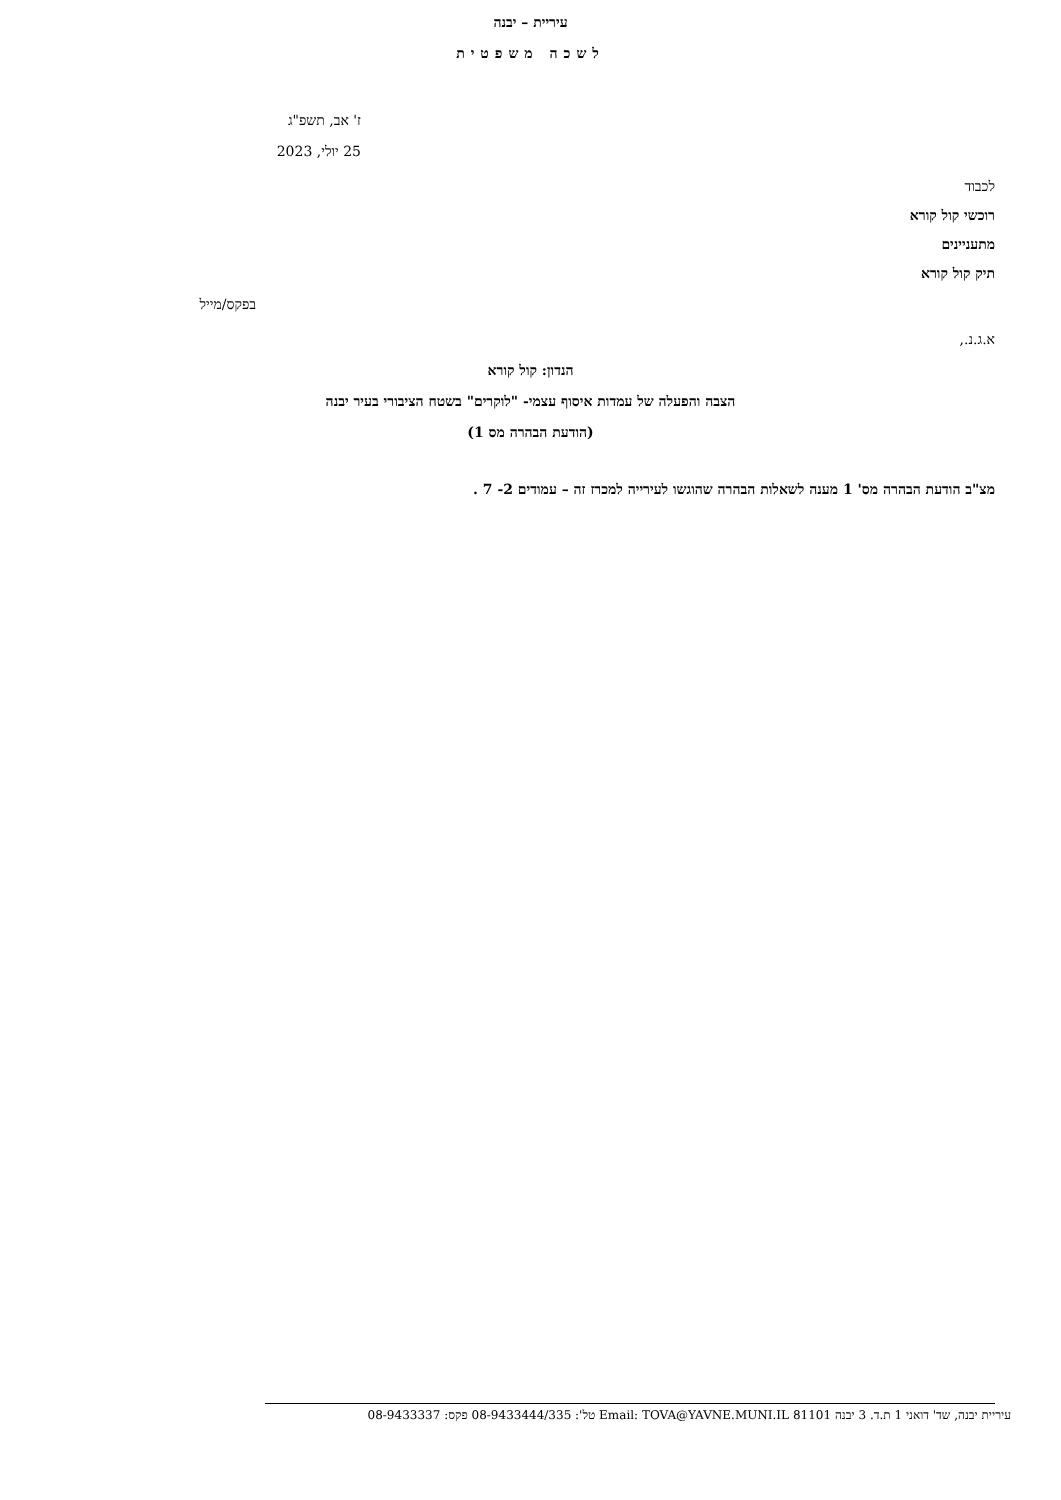עיריית – יבנה
לשכה משפטית
ז' אב, תשפ"ג
25 יולי, 2023
לכבוד
רוכשי קול קורא
מתעניינים
תיק קול קורא
בפקס/מייל
א.ג.נ.,
הנדון: קול קורא
הצבה והפעלה של עמדות איסוף עצמי- "לוקרים" בשטח הציבורי בעיר יבנה
(הודעת הבהרה מס 1)
מצ"ב הודעת הבהרה מס' 1 מענה לשאלות הבהרה שהוגשו לעירייה למכרז זה – עמודים 2- 7 .
עיריית יבנה, שד' דואני 1 ת.ד. 3 יבנה 81101 Email: TOVA@YAVNE.MUNI.IL טל': 08-9433444/335 פקס: 08-9433337